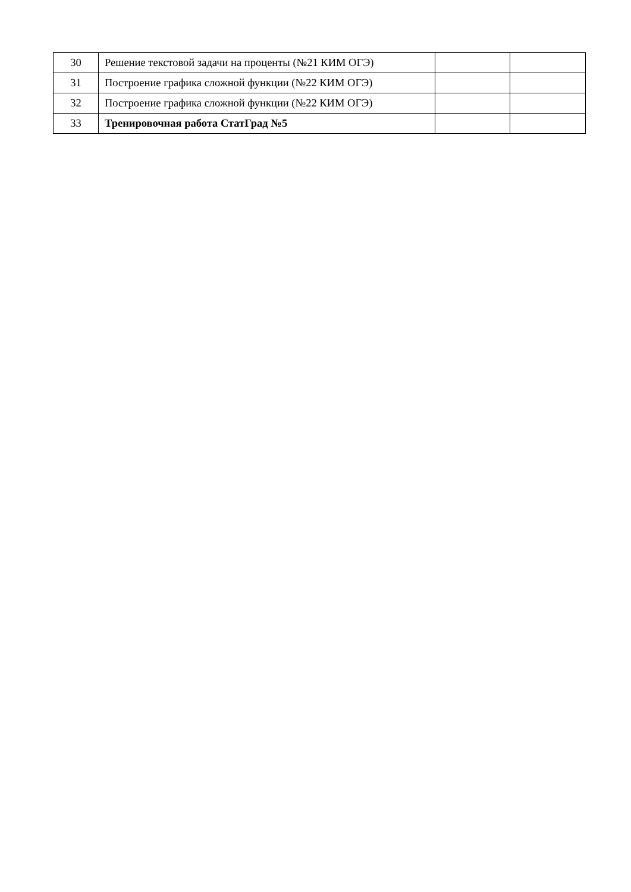| 30 | Решение текстовой задачи на проценты (№21 КИМ ОГЭ) | | |
| 31 | Построение графика сложной функции (№22 КИМ ОГЭ) | | |
| 32 | Построение графика сложной функции (№22 КИМ ОГЭ) | | |
| 33 | Тренировочная работа СтатГрад №5 | | |